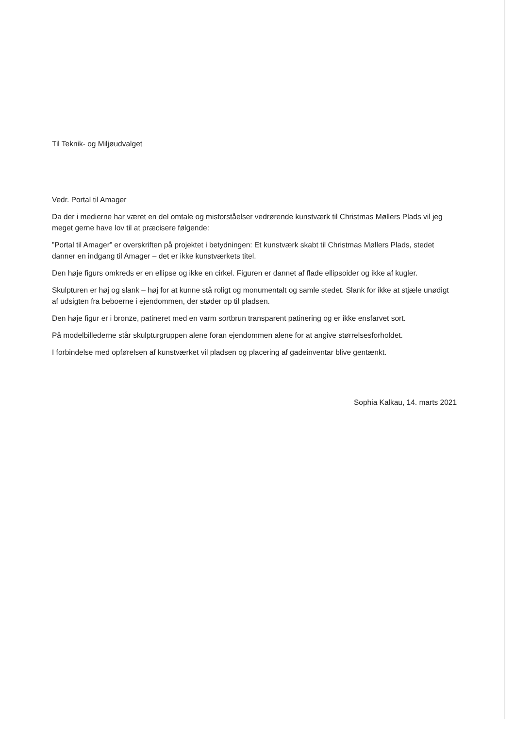Til Teknik- og Miljøudvalget
Vedr. Portal til Amager
Da der i medierne har været en del omtale og misforståelser vedrørende kunstværk til Christmas Møllers Plads vil jeg meget gerne have lov til at præcisere følgende:
”Portal til Amager” er overskriften på projektet i betydningen: Et kunstværk skabt til Christmas Møllers Plads, stedet danner en indgang til Amager – det er ikke kunstværkets titel.
Den høje figurs omkreds er en ellipse og ikke en cirkel. Figuren er dannet af flade ellipsoider og ikke af kugler.
Skulpturen er høj og slank – høj for at kunne stå roligt og monumentalt og samle stedet. Slank for ikke at stjæle unødigt af udsigten fra beboerne i ejendommen, der støder op til pladsen.
Den høje figur er i bronze, patineret med en varm sortbrun transparent patinering og er ikke ensfarvet sort.
På modelbillederne står skulpturgruppen alene foran ejendommen alene for at angive størrelsesforholdet.
I forbindelse med opførelsen af kunstværket vil pladsen og placering af gadeinventar blive gentænkt.
Sophia Kalkau, 14. marts 2021